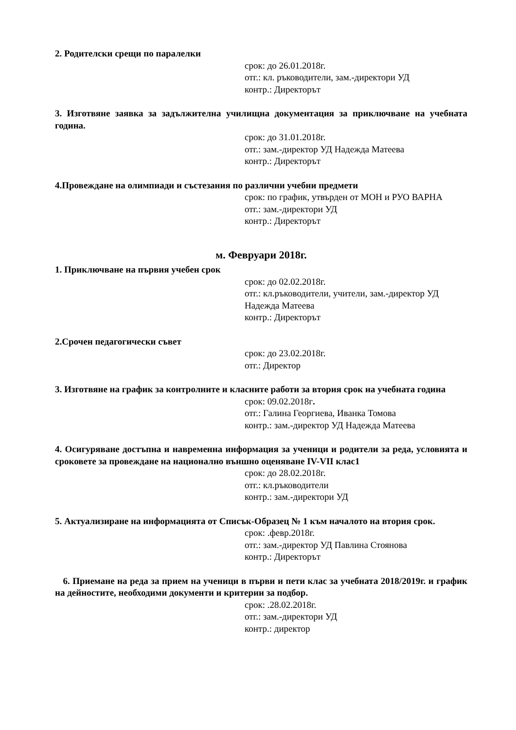2. Родителски срещи по паралелки
срок: до 26.01.2018г.
отг.: кл. ръководители, зам.-директори УД
контр.: Директорът
3. Изготвяне заявка за задължителна училищна документация за приключване на учебната година.
срок: до 31.01.2018г.
отг.: зам.-директор УД Надежда Матеева
контр.: Директорът
4.Провеждане на олимпиади и състезания по различни учебни предмети
срок: по график, утвърден от МОН и РУО ВАРНА
отг.: зам.-директори УД
контр.: Директорът
м. Февруари 2018г.
1. Приключване на първия учебен срок
срок: до 02.02.2018г.
отг.: кл.ръководители, учители, зам.-директор УД Надежда Матеева
контр.: Директорът
2.Срочен педагогически съвет
срок: до 23.02.2018г.
отг.: Директор
3. Изготвяне на график за контролните и класните работи за втория срок на учебната година
срок: 09.02.2018г.
отг.: Галина Георгиева, Иванка Томова
контр.: зам.-директор УД Надежда Матеева
4. Осигуряване достъпна и навременна информация за ученици и родители за реда, условията и сроковете за провеждане на национално външно оценяване IV-VII клас1
срок: до 28.02.2018г.
отг.: кл.ръководители
контр.: зам.-директори УД
5. Актуализиране на информацията от Списък-Образец № 1 към началото на втория срок.
срок: .февр.2018г.
отг.: зам.-директор УД Павлина Стоянова
контр.: Директорът
6. Приемане на реда за прием на ученици в първи и пети клас за учебната 2018/2019г. и график на дейностите, необходими документи и критерии за подбор.
срок: .28.02.2018г.
отг.: зам.-директори УД
контр.: директор